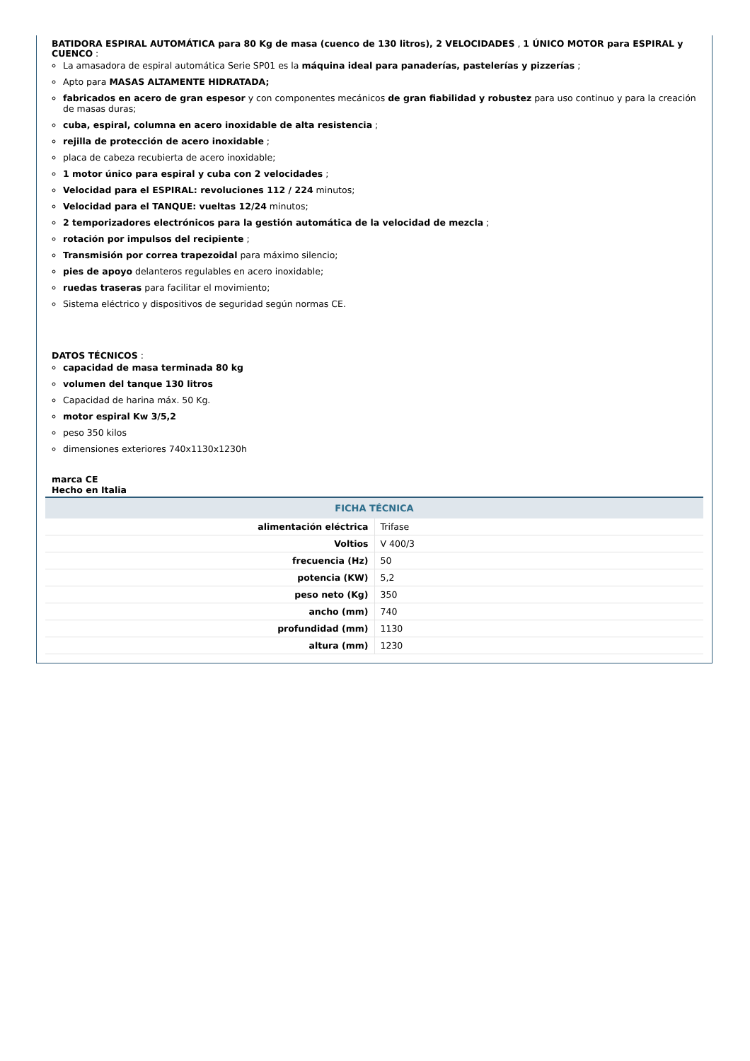BATIDORA ESPIRAL AUTOMÁTICA para 80 Kg de masa (cuenco de 130 litros), 2 VELOCIDADES , 1 ÚNICO MOTOR para ESPIRAL y CUENCO :
La amasadora de espiral automática Serie SP01 es la máquina ideal para panaderías, pastelerías y pizzerías ;
Apto para MASAS ALTAMENTE HIDRATADA;
fabricados en acero de gran espesor y con componentes mecánicos de gran fiabilidad y robustez para uso continuo y para la creación de masas duras;
cuba, espiral, columna en acero inoxidable de alta resistencia ;
rejilla de protección de acero inoxidable ;
placa de cabeza recubierta de acero inoxidable;
1 motor único para espiral y cuba con 2 velocidades ;
Velocidad para el ESPIRAL: revoluciones 112 / 224 minutos;
Velocidad para el TANQUE: vueltas 12/24 minutos;
2 temporizadores electrónicos para la gestión automática de la velocidad de mezcla ;
rotación por impulsos del recipiente ;
Transmisión por correa trapezoidal para máximo silencio;
pies de apoyo delanteros regulables en acero inoxidable;
ruedas traseras para facilitar el movimiento;
Sistema eléctrico y dispositivos de seguridad según normas CE.
DATOS TÉCNICOS :
capacidad de masa terminada 80 kg
volumen del tanque 130 litros
Capacidad de harina máx. 50 Kg.
motor espiral Kw 3/5,2
peso 350 kilos
dimensiones exteriores 740x1130x1230h
marca CE
Hecho en Italia
| FICHA TÉCNICA | |
| --- | --- |
| alimentación eléctrica | Trifase |
| Voltios | V 400/3 |
| frecuencia (Hz) | 50 |
| potencia (KW) | 5,2 |
| peso neto (Kg) | 350 |
| ancho (mm) | 740 |
| profundidad (mm) | 1130 |
| altura (mm) | 1230 |